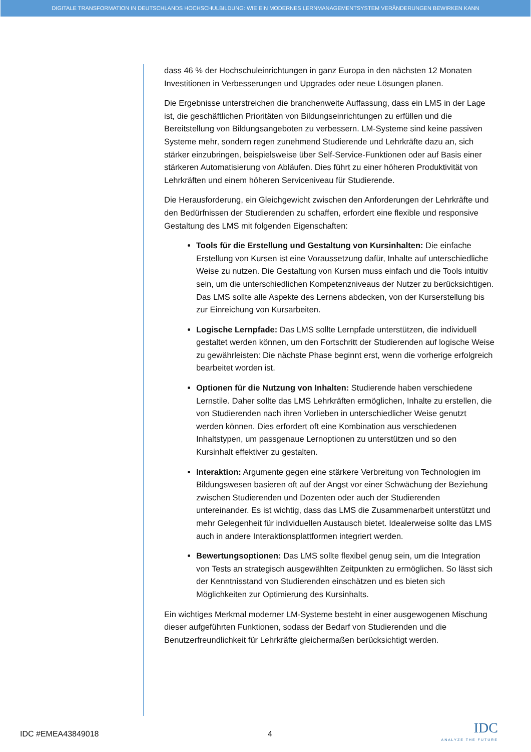DIGITALE TRANSFORMATION IN DEUTSCHLANDS HOCHSCHULBILDUNG: WIE EIN MODERNES LERNMANAGEMENTSYSTEM VERÄNDERUNGEN BEWIRKEN KANN
dass 46 % der Hochschuleinrichtungen in ganz Europa in den nächsten 12 Monaten Investitionen in Verbesserungen und Upgrades oder neue Lösungen planen.
Die Ergebnisse unterstreichen die branchenweite Auffassung, dass ein LMS in der Lage ist, die geschäftlichen Prioritäten von Bildungseinrichtungen zu erfüllen und die Bereitstellung von Bildungsangeboten zu verbessern. LM-Systeme sind keine passiven Systeme mehr, sondern regen zunehmend Studierende und Lehrkräfte dazu an, sich stärker einzubringen, beispielsweise über Self-Service-Funktionen oder auf Basis einer stärkeren Automatisierung von Abläufen. Dies führt zu einer höheren Produktivität von Lehrkräften und einem höheren Serviceniveau für Studierende.
Die Herausforderung, ein Gleichgewicht zwischen den Anforderungen der Lehrkräfte und den Bedürfnissen der Studierenden zu schaffen, erfordert eine flexible und responsive Gestaltung des LMS mit folgenden Eigenschaften:
Tools für die Erstellung und Gestaltung von Kursinhalten: Die einfache Erstellung von Kursen ist eine Voraussetzung dafür, Inhalte auf unterschiedliche Weise zu nutzen. Die Gestaltung von Kursen muss einfach und die Tools intuitiv sein, um die unterschiedlichen Kompetenzniveaus der Nutzer zu berücksichtigen. Das LMS sollte alle Aspekte des Lernens abdecken, von der Kurserstellung bis zur Einreichung von Kursarbeiten.
Logische Lernpfade: Das LMS sollte Lernpfade unterstützen, die individuell gestaltet werden können, um den Fortschritt der Studierenden auf logische Weise zu gewährleisten: Die nächste Phase beginnt erst, wenn die vorherige erfolgreich bearbeitet worden ist.
Optionen für die Nutzung von Inhalten: Studierende haben verschiedene Lernstile. Daher sollte das LMS Lehrkräften ermöglichen, Inhalte zu erstellen, die von Studierenden nach ihren Vorlieben in unterschiedlicher Weise genutzt werden können. Dies erfordert oft eine Kombination aus verschiedenen Inhaltstypen, um passgenaue Lernoptionen zu unterstützen und so den Kursinhalt effektiver zu gestalten.
Interaktion: Argumente gegen eine stärkere Verbreitung von Technologien im Bildungswesen basieren oft auf der Angst vor einer Schwächung der Beziehung zwischen Studierenden und Dozenten oder auch der Studierenden untereinander. Es ist wichtig, dass das LMS die Zusammenarbeit unterstützt und mehr Gelegenheit für individuellen Austausch bietet. Idealerweise sollte das LMS auch in andere Interaktionsplattformen integriert werden.
Bewertungsoptionen: Das LMS sollte flexibel genug sein, um die Integration von Tests an strategisch ausgewählten Zeitpunkten zu ermöglichen. So lässt sich der Kenntnisstand von Studierenden einschätzen und es bieten sich Möglichkeiten zur Optimierung des Kursinhalts.
Ein wichtiges Merkmal moderner LM-Systeme besteht in einer ausgewogenen Mischung dieser aufgeführten Funktionen, sodass der Bedarf von Studierenden und die Benutzerfreundlichkeit für Lehrkräfte gleichermaßen berücksichtigt werden.
IDC #EMEA43849018 4
IDC
ANALYZE THE FUTURE